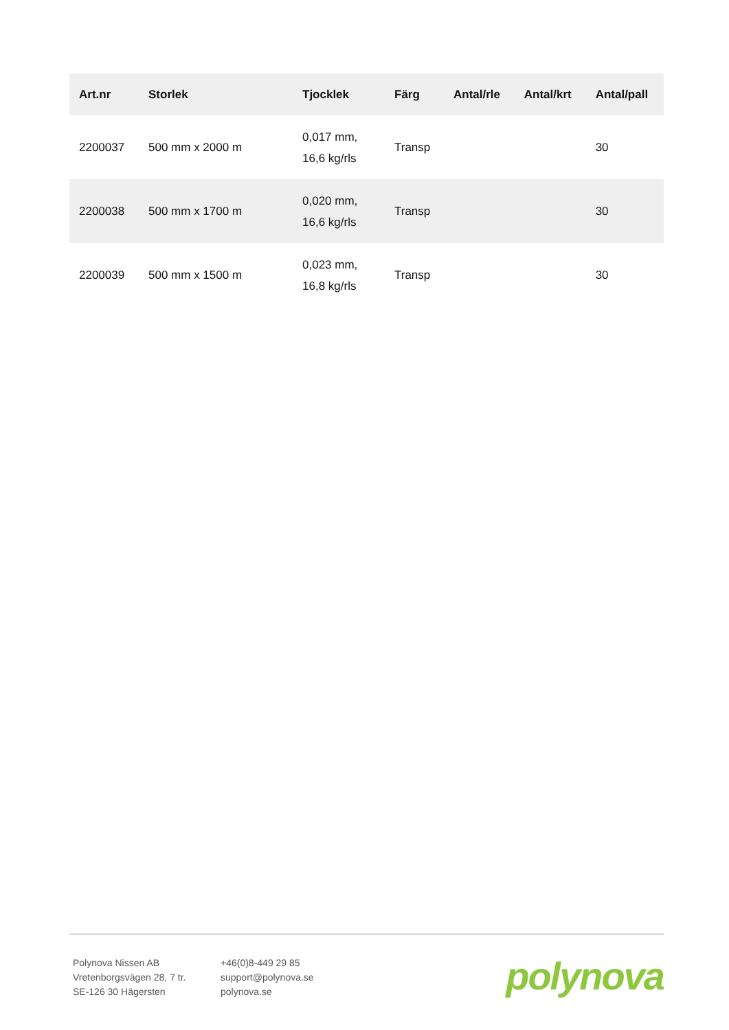| Art.nr | Storlek | Tjocklek | Färg | Antal/rle | Antal/krt | Antal/pall |
| --- | --- | --- | --- | --- | --- | --- |
| 2200037 | 500 mm x 2000 m | 0,017 mm, 16,6 kg/rls | Transp | | | 30 |
| 2200038 | 500 mm x 1700 m | 0,020 mm, 16,6 kg/rls | Transp | | | 30 |
| 2200039 | 500 mm x 1500 m | 0,023 mm, 16,8 kg/rls | Transp | | | 30 |
Polynova Nissen AB
Vretenborgsvägen 28, 7 tr.
SE-126 30 Hägersten
+46(0)8-449 29 85
support@polynova.se
polynova.se
polynova